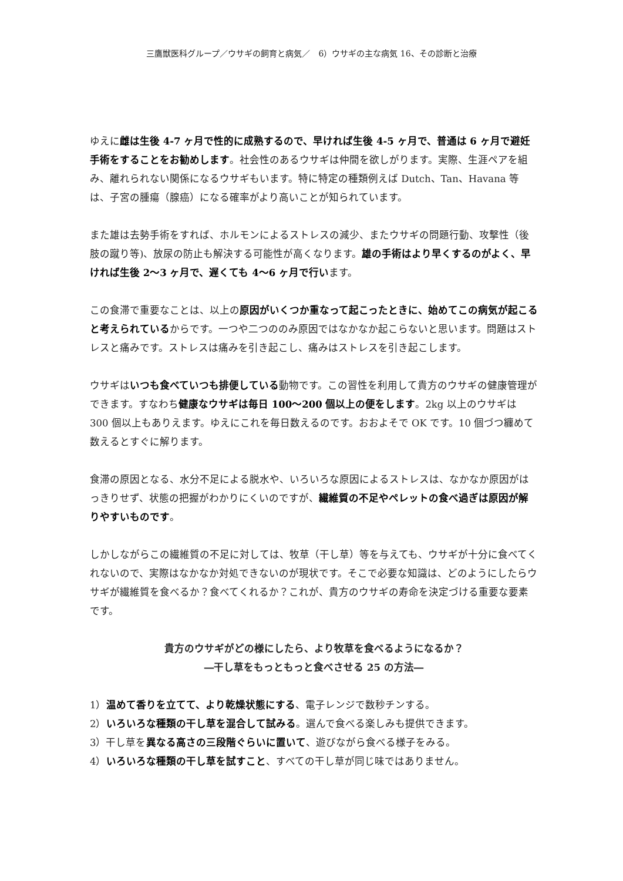三鷹獣医科グループ／ウサギの飼育と病気／　6）ウサギの主な病気 16、その診断と治療
ゆえに雌は生後 4-7 ヶ月で性的に成熟するので、早ければ生後 4-5 ヶ月で、普通は 6 ヶ月で避妊手術をすることをお勧めします。社会性のあるウサギは仲間を欲しがります。実際、生涯ペアを組み、離れられない関係になるウサギもいます。特に特定の種類例えば Dutch、Tan、Havana 等は、子宮の腫瘍（腺癌）になる確率がより高いことが知られています。
また雄は去勢手術をすれば、ホルモンによるストレスの減少、またウサギの問題行動、攻撃性（後肢の蹴り等)、放尿の防止も解決する可能性が高くなります。雄の手術はより早くするのがよく、早ければ生後 2〜3 ヶ月で、遅くても 4〜6 ヶ月で行います。
この食滞で重要なことは、以上の原因がいくつか重なって起こったときに、始めてこの病気が起こると考えられているからです。一つや二つののみ原因ではなかなか起こらないと思います。問題はストレスと痛みです。ストレスは痛みを引き起こし、痛みはストレスを引き起こします。
ウサギはいつも食べていつも排便している動物です。この習性を利用して貴方のウサギの健康管理ができます。すなわち健康なウサギは毎日 100〜200 個以上の便をします。2kg 以上のウサギは 300 個以上もありえます。ゆえにこれを毎日数えるのです。おおよそで OK です。10 個づつ纏めて数えるとすぐに解ります。
食滞の原因となる、水分不足による脱水や、いろいろな原因によるストレスは、なかなか原因がはっきりせず、状態の把握がわかりにくいのですが、繊維質の不足やペレットの食べ過ぎは原因が解りやすいものです。
しかしながらこの繊維質の不足に対しては、牧草（干し草）等を与えても、ウサギが十分に食べてくれないので、実際はなかなか対処できないのが現状です。そこで必要な知識は、どのようにしたらウサギが繊維質を食べるか？食べてくれるか？これが、貴方のウサギの寿命を決定づける重要な要素です。
貴方のウサギがどの様にしたら、より牧草を食べるようになるか？
―干し草をもっともっと食べさせる 25 の方法―
1）温めて香りを立てて、より乾燥状態にする、電子レンジで数秒チンする。
2）いろいろな種類の干し草を混合して試みる。選んで食べる楽しみも提供できます。
3）干し草を異なる高さの三段階ぐらいに置いて、遊びながら食べる様子をみる。
4）いろいろな種類の干し草を試すこと、すべての干し草が同じ味ではありません。